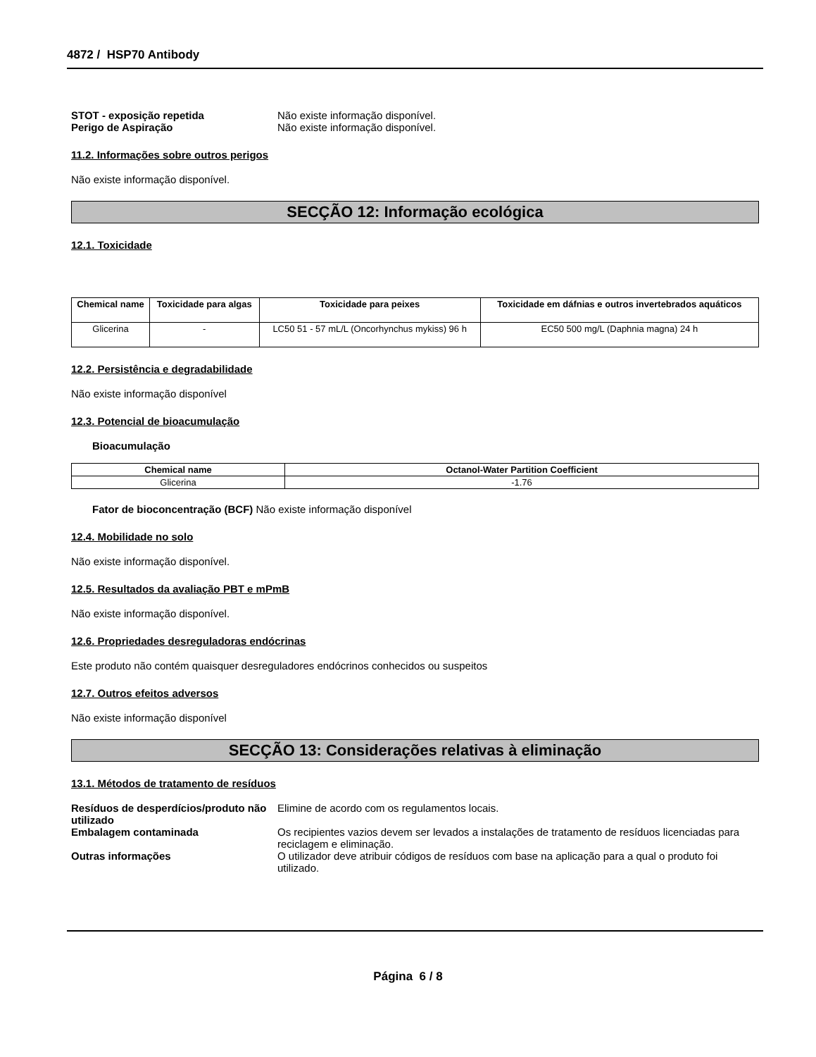4872 / HSP70 Antibody
STOT - exposição repetida Não existe informação disponível.
Perigo de Aspiração Não existe informação disponível.
11.2. Informações sobre outros perigos
Não existe informação disponível.
SECÇÃO 12: Informação ecológica
12.1. Toxicidade
| Chemical name | Toxicidade para algas | Toxicidade para peixes | Toxicidade em dáfnias e outros invertebrados aquáticos |
| --- | --- | --- | --- |
| Glicerina | - | LC50 51 - 57 mL/L (Oncorhynchus mykiss) 96 h | EC50 500 mg/L (Daphnia magna) 24 h |
12.2. Persistência e degradabilidade
Não existe informação disponível
12.3. Potencial de bioacumulação
Bioacumulação
| Chemical name | Octanol-Water Partition Coefficient |
| --- | --- |
| Glicerina | -1.76 |
Fator de bioconcentração (BCF) Não existe informação disponível
12.4. Mobilidade no solo
Não existe informação disponível.
12.5. Resultados da avaliação PBT e mPmB
Não existe informação disponível.
12.6. Propriedades desreguladoras endócrinas
Este produto não contém quaisquer desreguladores endócrinos conhecidos ou suspeitos
12.7. Outros efeitos adversos
Não existe informação disponível
SECÇÃO 13: Considerações relativas à eliminação
13.1. Métodos de tratamento de resíduos
Resíduos de desperdícios/produto não utilizado Elimine de acordo com os regulamentos locais.
Embalagem contaminada Os recipientes vazios devem ser levados a instalações de tratamento de resíduos licenciadas para reciclagem e eliminação.
Outras informações O utilizador deve atribuir códigos de resíduos com base na aplicação para a qual o produto foi utilizado.
Página 6 / 8